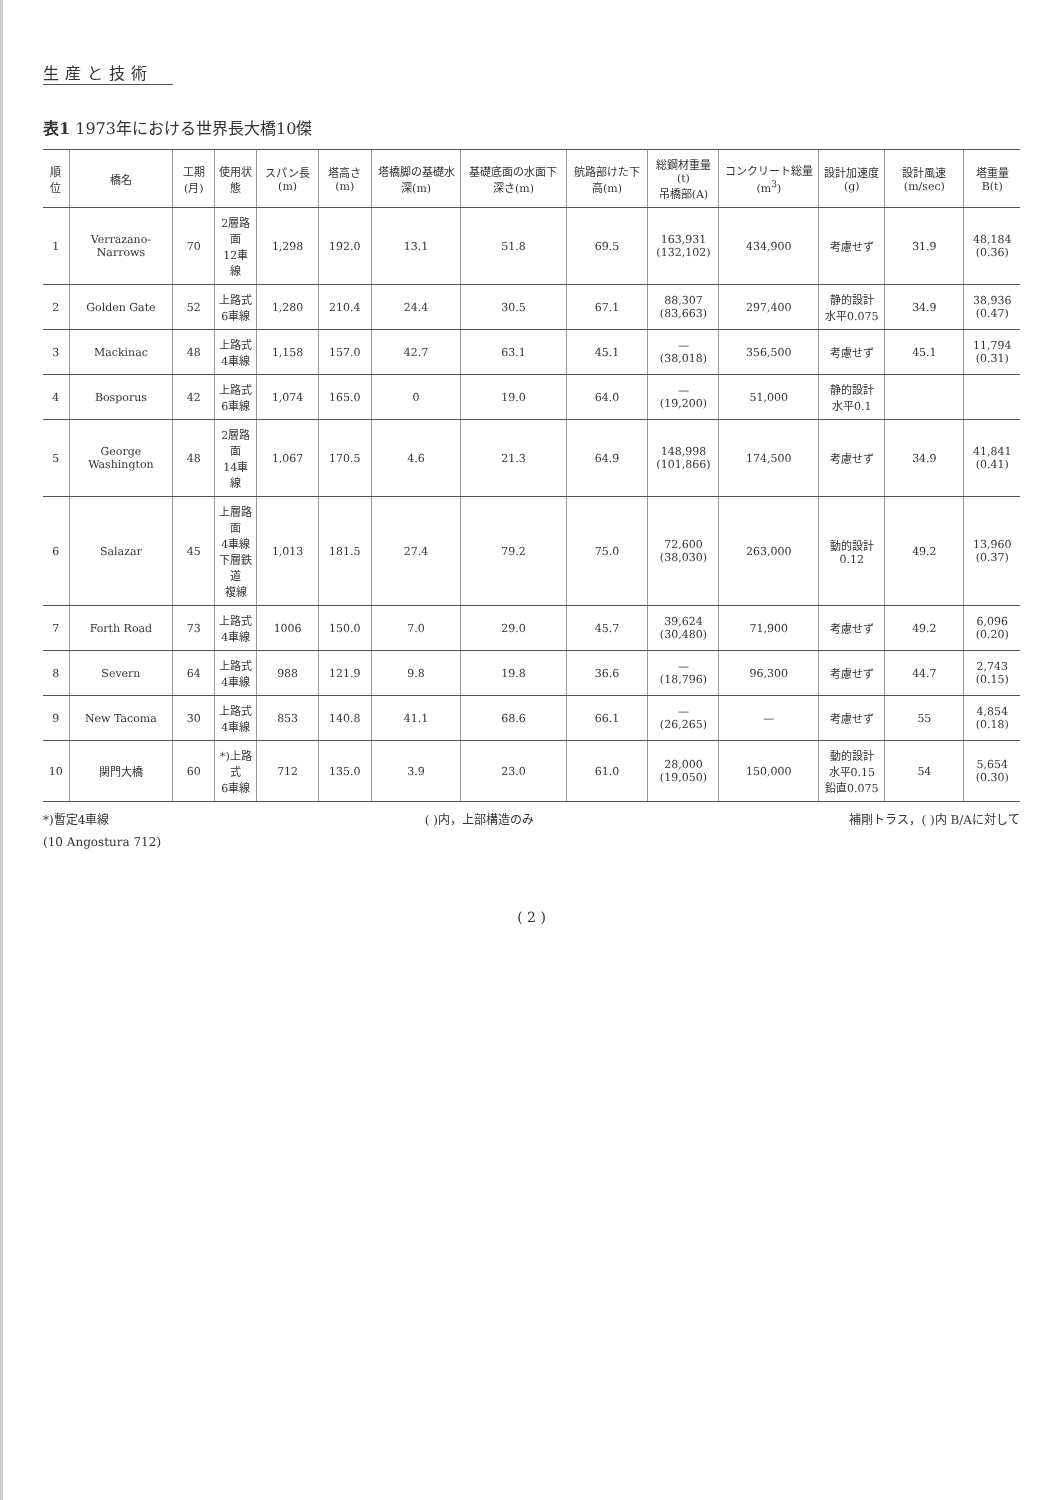生産と技術
表1 1973年における世界長大橋10傑
| 順位 | 橋名 | 工期(月) | 使用状態 | スパン長(m) | 塔高さ(m) | 塔橋脚の基礎水深(m) | 基礎底面の水面下深さ(m) | 航路部けた下高(m) | 総鋼材重量(t) 吊橋部(A) | コンクリート総量(m<sup>3</sup>) | 設計加速度(g) | 設計風速(m/sec) | 塔重量B(t) |
| --- | --- | --- | --- | --- | --- | --- | --- | --- | --- | --- | --- | --- | --- |
| 1 | Verrazano-Narrows | 70 | 2層路面 12車線 | 1,298 | 192.0 | 13.1 | 51.8 | 69.5 | 163,931 (132,102) | 434,900 | 考慮せず | 31.9 | 48,184 (0.36) |
| 2 | Golden Gate | 52 | 上路式 6車線 | 1,280 | 210.4 | 24.4 | 30.5 | 67.1 | 88,307 (83,663) | 297,400 | 静的設計 水平0.075 | 34.9 | 38,936 (0.47) |
| 3 | Mackinac | 48 | 上路式 4車線 | 1,158 | 157.0 | 42.7 | 63.1 | 45.1 | — (38,018) | 356,500 | 考慮せず | 45.1 | 11,794 (0.31) |
| 4 | Bosporus | 42 | 上路式 6車線 | 1,074 | 165.0 | 0 | 19.0 | 64.0 | — (19,200) | 51,000 | 静的設計 水平0.1 | | |
| 5 | George Washington | 48 | 2層路面 14車線 | 1,067 | 170.5 | 4.6 | 21.3 | 64.9 | 148,998 (101,866) | 174,500 | 考慮せず | 34.9 | 41,841 (0.41) |
| 6 | Salazar | 45 | 上層路面 4車線 下層鉄道 複線 | 1,013 | 181.5 | 27.4 | 79.2 | 75.0 | 72,600 (38,030) | 263,000 | 動的設計 0.12 | 49.2 | 13,960 (0.37) |
| 7 | Forth Road | 73 | 上路式 4車線 | 1006 | 150.0 | 7.0 | 29.0 | 45.7 | 39,624 (30,480) | 71,900 | 考慮せず | 49.2 | 6,096 (0.20) |
| 8 | Severn | 64 | 上路式 4車線 | 988 | 121.9 | 9.8 | 19.8 | 36.6 | — (18,796) | 96,300 | 考慮せず | 44.7 | 2,743 (0.15) |
| 9 | New Tacoma | 30 | 上路式 4車線 | 853 | 140.8 | 41.1 | 68.6 | 66.1 | — (26,265) | — | 考慮せず | 55 | 4,854 (0.18) |
| 10 | 関門大橋 | 60 | *)上路式 6車線 | 712 | 135.0 | 3.9 | 23.0 | 61.0 | 28,000 (19,050) | 150,000 | 動的設計 水平0.15 鉛直0.075 | 54 | 5,654 (0.30) |
*)暫定4車線 ( )内，上部構造のみ 補剛トラス，( )内 B/Aに対して
(10 Angostura 712)
( 2 )